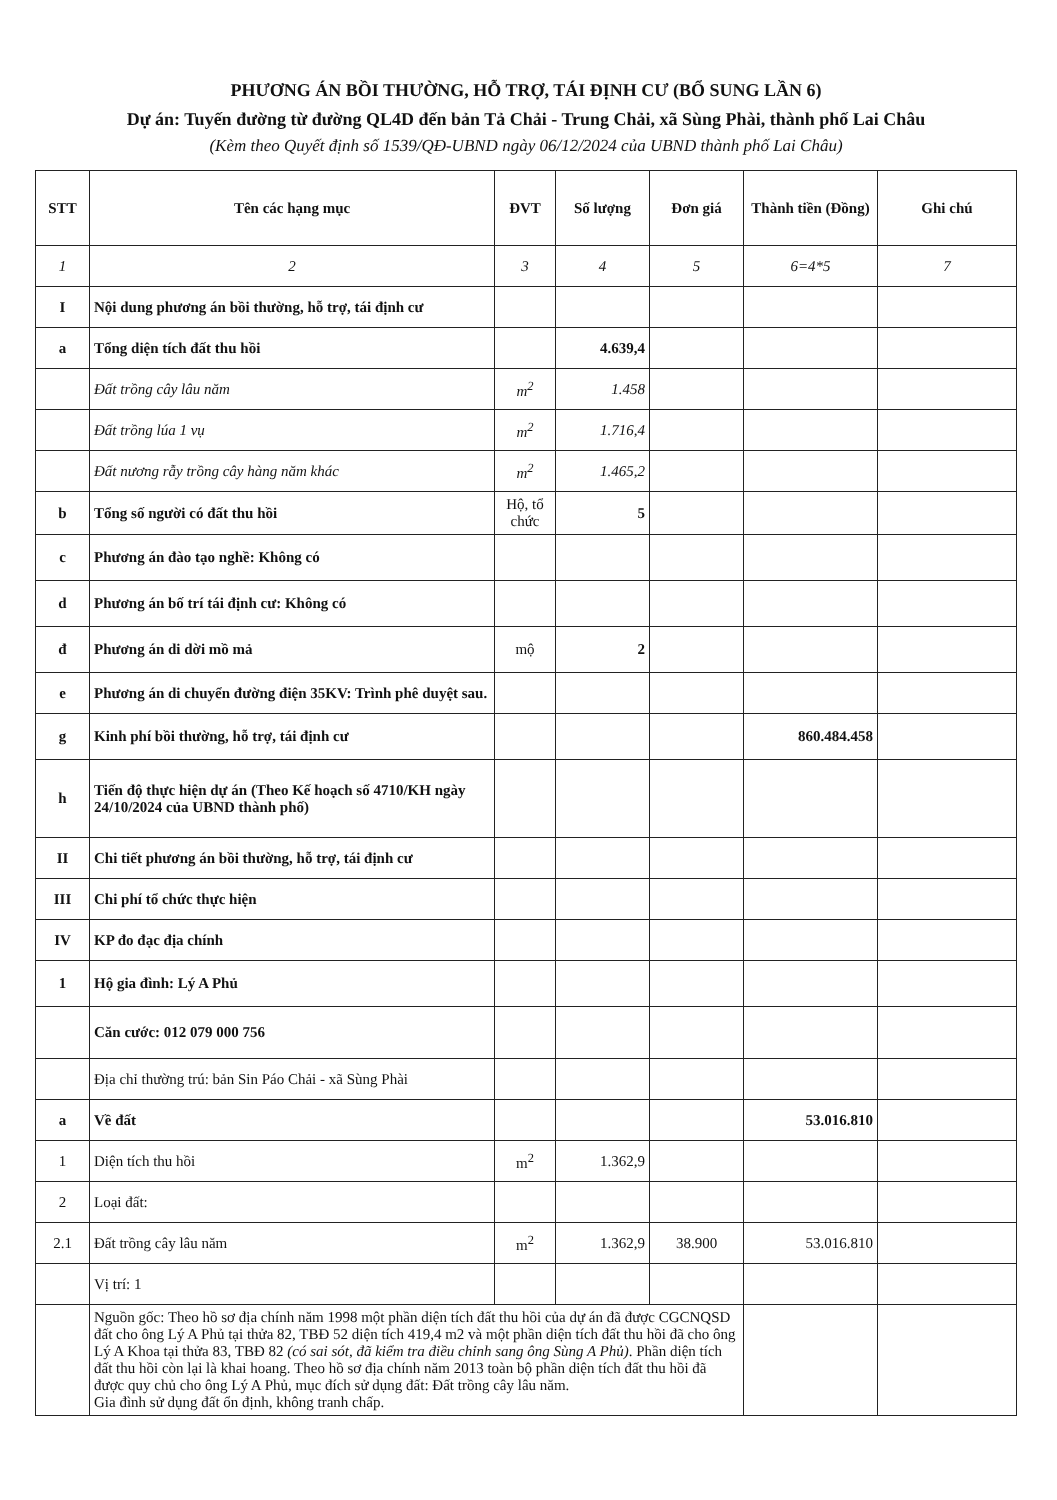PHƯƠNG ÁN BỒI THƯỜNG, HỖ TRỢ, TÁI ĐỊNH CƯ (BỔ SUNG LẦN 6)
Dự án: Tuyến đường từ đường QL4D đến bản Tả Chải - Trung Chải, xã Sùng Phài, thành phố Lai Châu
(Kèm theo Quyết định số 1539/QĐ-UBND ngày 06/12/2024 của UBND thành phố Lai Châu)
| STT | Tên các hạng mục | ĐVT | Số lượng | Đơn giá | Thành tiền (Đồng) | Ghi chú |
| --- | --- | --- | --- | --- | --- | --- |
| 1 | 2 | 3 | 4 | 5 | 6=4*5 | 7 |
| I | Nội dung phương án bồi thường, hỗ trợ, tái định cư | | | | | |
| a | Tổng diện tích đất thu hồi | | 4.639,4 | | | |
| | Đất trồng cây lâu năm | m<sup>2</sup> | 1.458 | | | |
| | Đất trồng lúa 1 vụ | m<sup>2</sup> | 1.716,4 | | | |
| | Đất nương rẫy trồng cây hàng năm khác | m<sup>2</sup> | 1.465,2 | | | |
| b | Tổng số người có đất thu hồi | Hộ, tổ chức | 5 | | | |
| c | Phương án đào tạo nghề: Không có | | | | | |
| d | Phương án bố trí tái định cư: Không có | | | | | |
| đ | Phương án di dời mồ mả | mộ | 2 | | | |
| e | Phương án di chuyển đường điện 35KV: Trình phê duyệt sau. | | | | | |
| g | Kinh phí bồi thường, hỗ trợ, tái định cư | | | | 860.484.458 | |
| h | Tiến độ thực hiện dự án (Theo Kế hoạch số 4710/KH ngày 24/10/2024 của UBND thành phố) | | | | | |
| II | Chi tiết phương án bồi thường, hỗ trợ, tái định cư | | | | | |
| III | Chi phí tổ chức thực hiện | | | | | |
| IV | KP đo đạc địa chính | | | | | |
| 1 | Hộ gia đình: Lý A Phủ | | | | | |
| | Căn cước: 012 079 000 756 | | | | | |
| | Địa chỉ thường trú: bản Sin Páo Chải - xã Sùng Phài | | | | | |
| a | Về đất | | | | 53.016.810 | |
| 1 | Diện tích thu hồi | m<sup>2</sup> | 1.362,9 | | | |
| 2 | Loại đất: | | | | | |
| 2.1 | Đất trồng cây lâu năm | m<sup>2</sup> | 1.362,9 | 38.900 | 53.016.810 | |
| | Vị trí: 1 | | | | | |
| | Nguồn gốc: Theo hồ sơ địa chính năm 1998 một phần diện tích đất thu hồi của dự án đã được CGCNQSD đất cho ông Lý A Phủ tại thửa 82, TBĐ 52 diện tích 419,4 m2 và một phần diện tích đất thu hồi đã cho ông Lý A Khoa tại thửa 83, TBĐ 82 (có sai sót, đã kiểm tra điều chỉnh sang ông Sùng A Phủ) . Phần diện tích đất thu hồi còn lại là khai hoang. Theo hồ sơ địa chính năm 2013 toàn bộ phần diện tích đất thu hồi đã được quy chủ cho ông Lý A Phủ, mục đích sử dụng đất: Đất trồng cây lâu năm. Gia đình sử dụng đất ổn định, không tranh chấp. | | | | | |